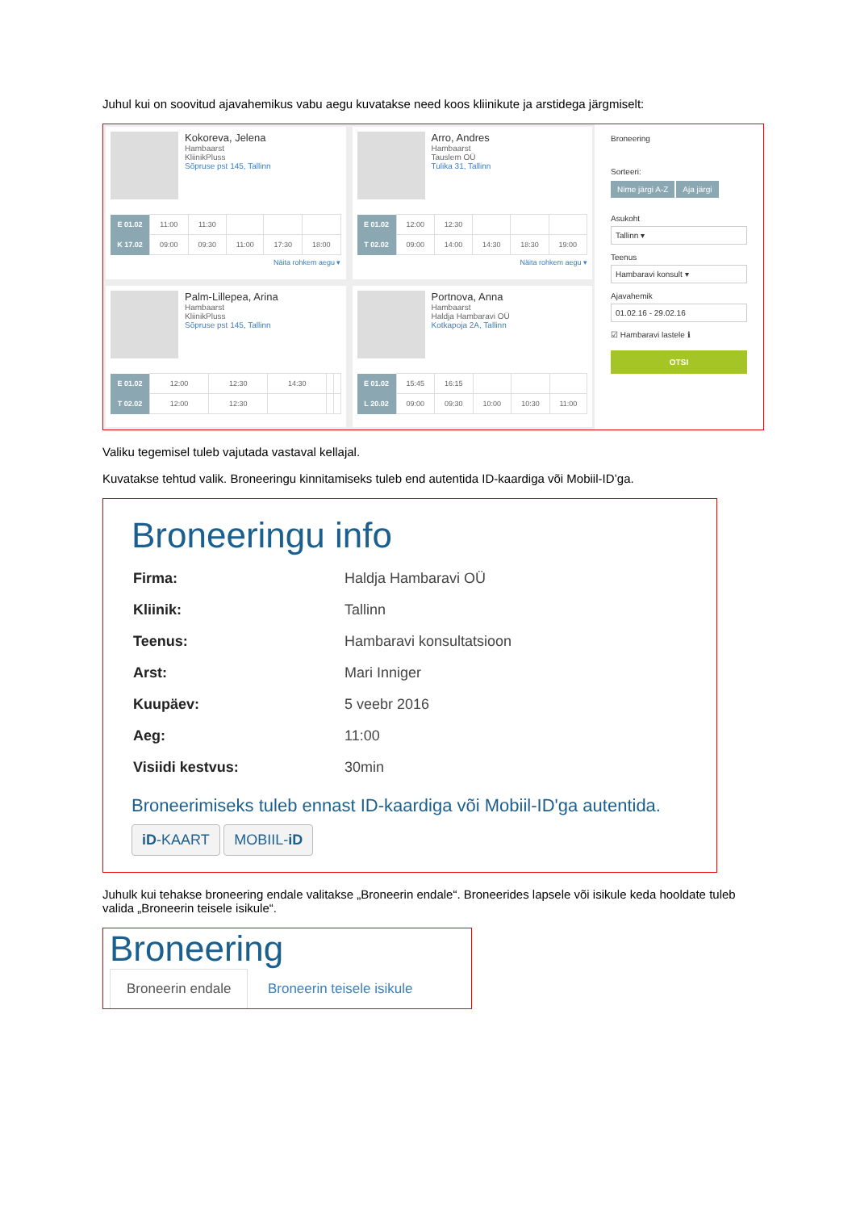Juhul kui on soovitud ajavahemikus vabu aegu kuvatakse need koos kliinikute ja arstidega järgmiselt:
Kokoreva, Jelena
Hambaarst
KliinikPluss
Sõpruse pst 145, Tallinn
| E 01.02 | 11:00 | 11:30 | | | |
| K 17.02 | 09:00 | 09:30 | 11:00 | 17:30 | 18:00 |
Näita rohkem aegu ▾
Arro, Andres
Hambaarst
Tauslem OÜ
Tulika 31, Tallinn
| E 01.02 | 12:00 | 12:30 | | | |
| T 02.02 | 09:00 | 14:00 | 14:30 | 18:30 | 19:00 |
Näita rohkem aegu ▾
Palm-Lillepea, Arina
Hambaarst
KliinikPluss
Sõpruse pst 145, Tallinn
| E 01.02 | 12:00 | 12:30 | 14:30 | | |
| T 02.02 | 12:00 | 12:30 | | | |
Portnova, Anna
Hambaarst
Haldja Hambaravi OÜ
Kotkapoja 2A, Tallinn
| E 01.02 | 15:45 | 16:15 | | | |
| L 20.02 | 09:00 | 09:30 | 10:00 | 10:30 | 11:00 |
Broneering
Sorteeri:
Nime järgi A-Z Aja järgi
Asukoht
Tallinn ▾
Teenus
Hambaravi konsult ▾
Ajavahemik
01.02.16 - 29.02.16
☑ Hambaravi lastele ℹ
OTSI
Valiku tegemisel tuleb vajutada vastaval kellajal.
Kuvatakse tehtud valik. Broneeringu kinnitamiseks tuleb end autentida ID-kaardiga või Mobiil-ID’ga.
Broneeringu info
| Firma: | Haldja Hambaravi OÜ |
| Kliinik: | Tallinn |
| Teenus: | Hambaravi konsultatsioon |
| Arst: | Mari Inniger |
| Kuupäev: | 5 veebr 2016 |
| Aeg: | 11:00 |
| Visiidi kestvus: | 30min |
Broneerimiseks tuleb ennast ID-kaardiga või Mobiil-ID'ga autentida.
iD-KAART MOBIIL-iD
Juhulk kui tehakse broneering endale valitakse „Broneerin endale“. Broneerides lapsele või isikule keda hooldate tuleb valida „Broneerin teisele isikule“.
Broneering
Broneerin endale Broneerin teisele isikule